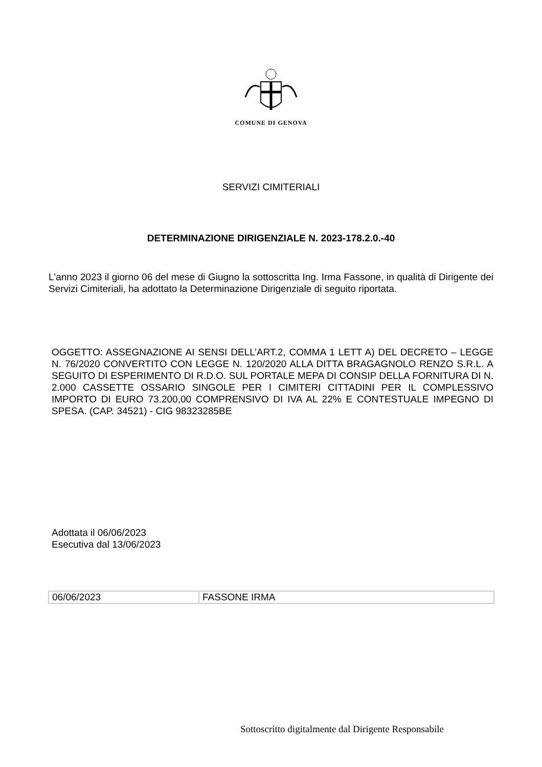COMUNE DI GENOVA
SERVIZI CIMITERIALI
DETERMINAZIONE DIRIGENZIALE N. 2023-178.2.0.-40
L'anno 2023 il giorno 06 del mese di Giugno la sottoscritta Ing. Irma Fassone, in qualità di Dirigente dei Servizi Cimiteriali, ha adottato la Determinazione Dirigenziale di seguito riportata.
OGGETTO: ASSEGNAZIONE AI SENSI DELL’ART.2, COMMA 1 LETT A) DEL DECRETO – LEGGE N. 76/2020 CONVERTITO CON LEGGE N. 120/2020 ALLA DITTA BRAGAGNOLO RENZO S.R.L. A SEGUITO DI ESPERIMENTO DI R.D.O. SUL PORTALE MEPA DI CONSIP DELLA FORNITURA DI N. 2.000 CASSETTE OSSARIO SINGOLE PER I CIMITERI CITTADINI PER IL COMPLESSIVO IMPORTO DI EURO 73.200,00 COMPRENSIVO DI IVA AL 22% E CONTESTUALE IMPEGNO DI SPESA. (CAP. 34521) - CIG 98323285BE
Adottata il 06/06/2023
Esecutiva dal 13/06/2023
| 06/06/2023 | FASSONE IRMA |
Sottoscritto digitalmente dal Dirigente Responsabile